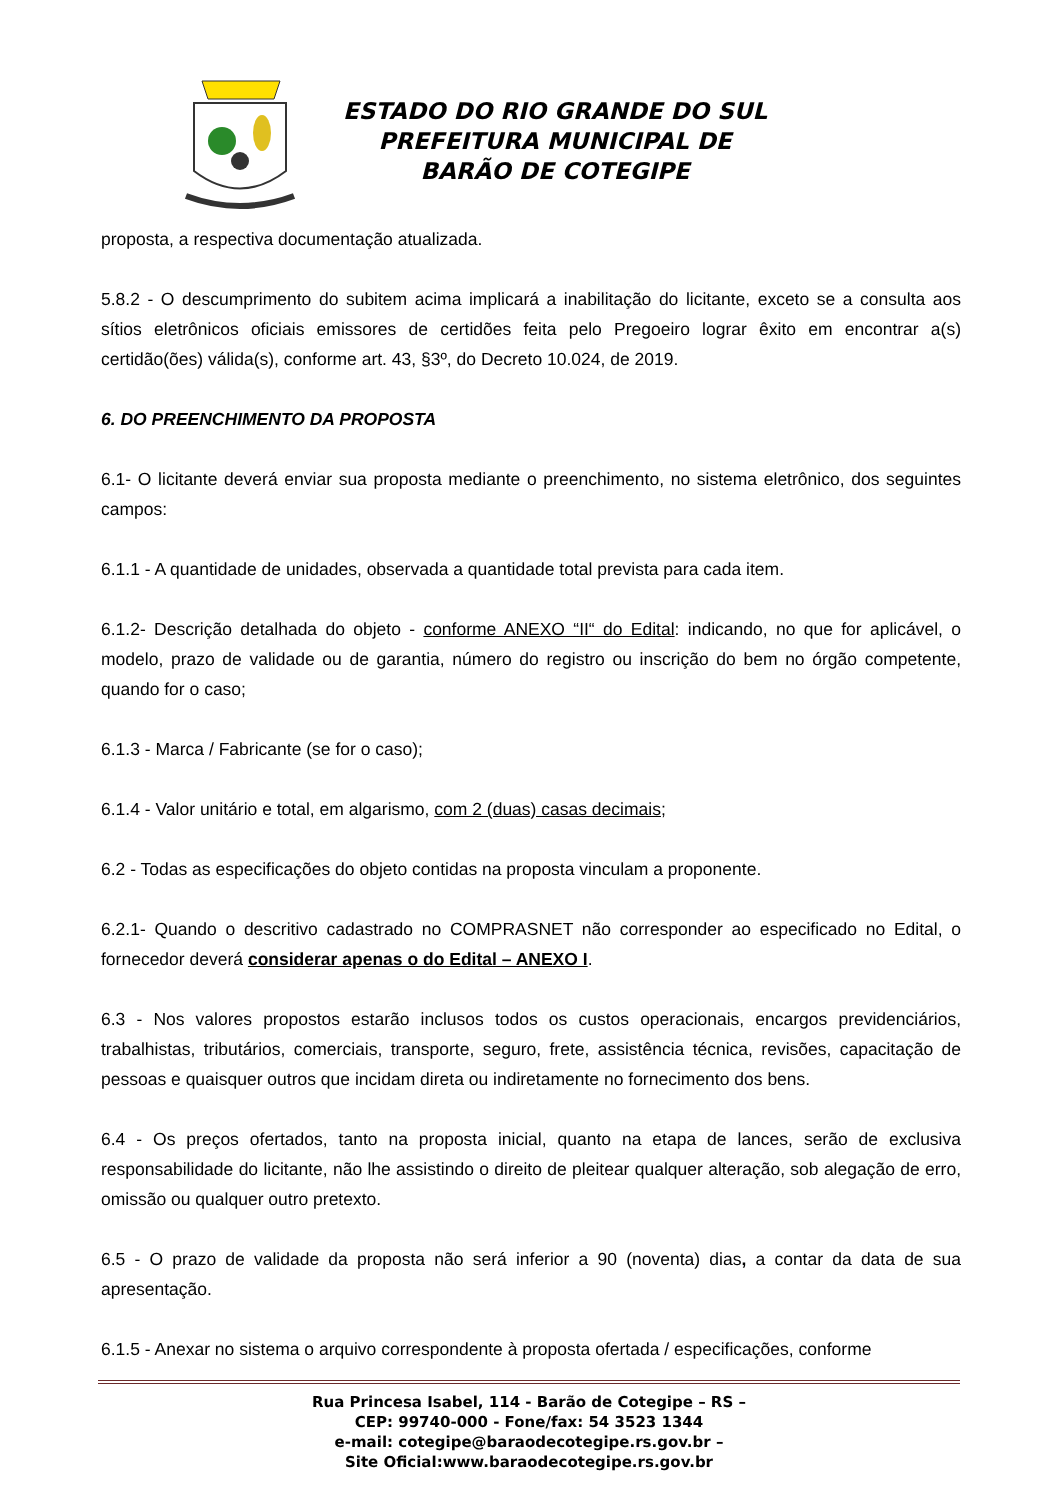ESTADO DO RIO GRANDE DO SUL
PREFEITURA MUNICIPAL DE
BARÃO DE COTEGIPE
proposta, a respectiva documentação atualizada.
5.8.2 - O descumprimento do subitem acima implicará a inabilitação do licitante, exceto se a consulta aos sítios eletrônicos oficiais emissores de certidões feita pelo Pregoeiro lograr êxito em encontrar a(s) certidão(ões) válida(s), conforme art. 43, §3º, do Decreto 10.024, de 2019.
6. DO PREENCHIMENTO DA PROPOSTA
6.1- O licitante deverá enviar sua proposta mediante o preenchimento, no sistema eletrônico, dos seguintes campos:
6.1.1 - A quantidade de unidades, observada a quantidade total prevista para cada item.
6.1.2- Descrição detalhada do objeto - conforme ANEXO “II“ do Edital: indicando, no que for aplicável, o modelo, prazo de validade ou de garantia, número do registro ou inscrição do bem no órgão competente, quando for o caso;
6.1.3 - Marca / Fabricante (se for o caso);
6.1.4 - Valor unitário e total, em algarismo, com 2 (duas) casas decimais;
6.2 - Todas as especificações do objeto contidas na proposta vinculam a proponente.
6.2.1- Quando o descritivo cadastrado no COMPRASNET não corresponder ao especificado no Edital, o fornecedor deverá considerar apenas o do Edital – ANEXO I.
6.3 - Nos valores propostos estarão inclusos todos os custos operacionais, encargos previdenciários, trabalhistas, tributários, comerciais, transporte, seguro, frete, assistência técnica, revisões, capacitação de pessoas e quaisquer outros que incidam direta ou indiretamente no fornecimento dos bens.
6.4 - Os preços ofertados, tanto na proposta inicial, quanto na etapa de lances, serão de exclusiva responsabilidade do licitante, não lhe assistindo o direito de pleitear qualquer alteração, sob alegação de erro, omissão ou qualquer outro pretexto.
6.5 - O prazo de validade da proposta não será inferior a 90 (noventa) dias, a contar da data de sua apresentação.
6.1.5 - Anexar no sistema o arquivo correspondente à proposta ofertada / especificações, conforme
Rua Princesa Isabel, 114 - Barão de Cotegipe – RS –
CEP: 99740-000 - Fone/fax: 54 3523 1344
e-mail: cotegipe@baraodecotegipe.rs.gov.br –
Site Oficial:www.baraodecotegipe.rs.gov.br